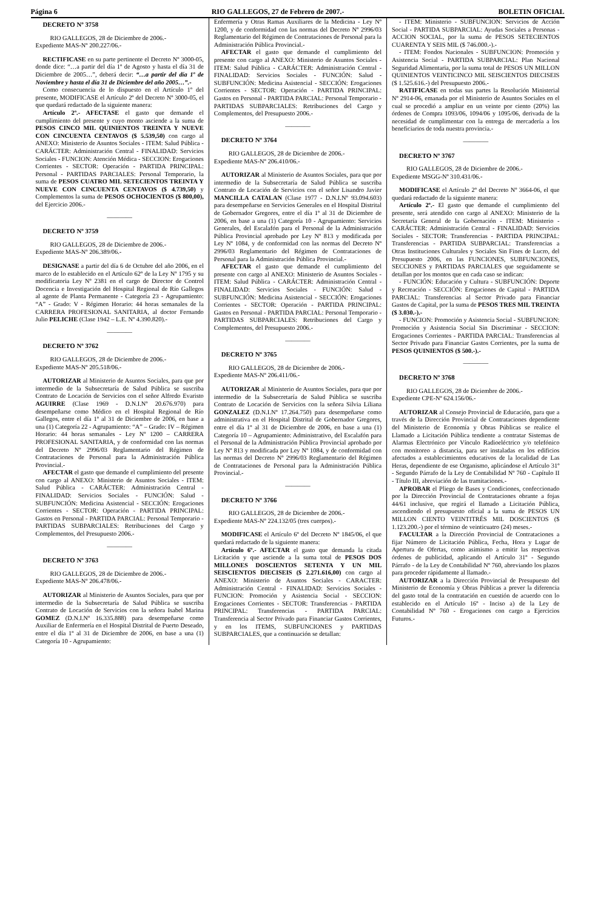Página 6 RIO GALLEGOS, 27 de Febrero de 2007.- BOLETIN OFICIAL
DECRETO Nº 3758
RIO GALLEGOS, 28 de Diciembre de 2006.-
Expediente MAS-Nº 200.227/06.-
RECTIFICASE en su parte pertinente el Decreto Nº 3000-05, donde dice: “…a partir del día 1º de Agosto y hasta el día 31 de Diciembre de 2005…”, deberá decir: “…a partir del día 1º de Noviembre y hasta el día 31 de Diciembre del año 2005…”.-
Como consecuencia de lo dispuesto en el Artículo 1º del presente, MODIFICASE el Artículo 2º del Decreto Nº 3000-05, el que quedará redactado de la siguiente manera:
Artículo 2º.- AFECTASE el gasto que demande el cumplimiento del presente y cuyo monto asciende a la suma de PESOS CINCO MIL QUINIENTOS TREINTA Y NUEVE CON CINCUENTA CENTAVOS ($ 5.539,50) con cargo al ANEXO: Ministerio de Asuntos Sociales - ITEM: Salud Pública - CARÁCTER: Administración Central - FINALIDAD: Servicios Sociales - FUNCION: Atención Médica - SECCION: Erogaciones Corrientes - SECTOR: Operación - PARTIDA PRINCIPAL: Personal - PARTIDAS PARCIALES: Personal Temporario, la suma de PESOS CUATRO MIL SETECIENTOS TREINTA Y NUEVE CON CINCUENTA CENTAVOS ($ 4.739,50) y Complementos la suma de PESOS OCHOCIENTOS ($ 800,00), del Ejercicio 2006.-
————
DECRETO Nº 3759
RIO GALLEGOS, 28 de Diciembre de 2006.-
Expediente MAS-Nº 206.389/06.-
DESIGNASE a partir del día 6 de Octubre del año 2006, en el marco de lo establecido en el Artículo 62º de la Ley Nº 1795 y su modificatoria Ley Nº 2381 en el cargo de Director de Control Docencia e Investigación del Hospital Regional de Río Gallegos al agente de Planta Permanente - Categoría 23 - Agrupamiento: “A” - Grado: V - Régimen Horario: 44 horas semanales de la CARRERA PROFESIONAL SANITARIA, al doctor Fernando Julio PELICHE (Clase 1942 – L.E. Nº 4.390.820).-
————
DECRETO Nº 3762
RIO GALLEGOS, 28 de Diciembre de 2006.-
Expediente MAS-Nº 205.518/06.-
AUTORIZAR al Ministerio de Asuntos Sociales, para que por intermedio de la Subsecretaría de Salud Pública se suscriba Contrato de Locación de Servicios con el señor Alfredo Evaristo AGUIRRE (Clase 1969 - D.N.I.Nº 20.676.970) para desempeñarse como Médico en el Hospital Regional de Río Gallegos, entre el día 1º al 31 de Diciembre de 2006, en base a una (1) Categoría 22 - Agrupamiento: “A” – Grado: IV – Régimen Horario: 44 horas semanales - Ley Nº 1200 – CARRERA PROFESIONAL SANITARIA, y de conformidad con las normas del Decreto Nº 2996/03 Reglamentario del Régimen de Contrataciones de Personal para la Administración Pública Provincial.-
AFECTAR el gasto que demande el cumplimiento del presente con cargo al ANEXO: Ministerio de Asuntos Sociales - ITEM: Salud Pública - CARÁCTER: Administración Central - FINALIDAD: Servicios Sociales - FUNCIÓN: Salud -SUBFUNCIÓN: Medicina Asistencial - SECCIÓN: Erogaciones Corrientes - SECTOR: Operación - PARTIDA PRINCIPAL: Gastos en Personal - PARTIDA PARCIAL: Personal Temporario - PARTIDAS SUBPARCIALES: Retribuciones del Cargo y Complementos, del Presupuesto 2006.-
————
DECRETO Nº 3763
RIO GALLEGOS, 28 de Diciembre de 2006.-
Expediente MAS-Nº 206.478/06.-
AUTORIZAR al Ministerio de Asuntos Sociales, para que por intermedio de la Subsecretaría de Salud Pública se suscriba Contrato de Locación de Servicios con la señora Isabel Marina GOMEZ (D.N.I.Nº 16.335.888) para desempeñarse como Auxiliar de Enfermería en el Hospital Distrital de Puerto Deseado, entre el día 1º al 31 de Diciembre de 2006, en base a una (1) Categoría 10 - Agrupamiento:
Enfermería y Otras Ramas Auxiliares de la Medicina - Ley Nº 1200, y de conformidad con las normas del Decreto Nº 2996/03 Reglamentario del Régimen de Contrataciones de Personal para la Administración Pública Provincial.-
AFECTAR el gasto que demande el cumplimiento del presente con cargo al ANEXO: Ministerio de Asuntos Sociales - ITEM: Salud Pública - CARÁCTER: Administración Central - FINALIDAD: Servicios Sociales - FUNCIÓN: Salud -SUBFUNCIÓN: Medicina Asistencial - SECCIÓN: Erogaciones Corrientes - SECTOR: Operación - PARTIDA PRINCIPAL: Gastos en Personal - PARTIDA PARCIAL: Personal Temporario - PARTIDAS SUBPARCIALES: Retribuciones del Cargo y Complementos, del Presupuesto 2006.-
————
DECRETO Nº 3764
RIO GALLEGOS, 28 de Diciembre de 2006.-
Expediente MAS-Nº 206.410/06.-
AUTORIZAR al Ministerio de Asuntos Sociales, para que por intermedio de la Subsecretaría de Salud Pública se suscriba Contrato de Locación de Servicios con el señor Lisandro Javier MANCILLA CATALAN (Clase 1977 - D.N.I.Nº 93.094.603) para desempeñarse en Servicios Generales en el Hospital Distrital de Gobernador Gregores, entre el día 1º al 31 de Diciembre de 2006, en base a una (1) Categoría 10 - Agrupamiento: Servicios Generales, del Escalafón para el Personal de la Administración Pública Provincial aprobado por Ley Nº 813 y modificada por Ley Nº 1084, y de conformidad con las normas del Decreto Nº 2996/03 Reglamentario del Régimen de Contrataciones de Personal para la Administración Pública Provincial.-
AFECTAR el gasto que demande el cumplimiento del presente con cargo al ANEXO: Ministerio de Asuntos Sociales - ITEM: Salud Pública - CARÁCTER: Administración Central - FINALIDAD: Servicios Sociales - FUNCIÓN: Salud -SUBFUNCIÓN: Medicina Asistencial - SECCIÓN: Erogaciones Corrientes - SECTOR: Operación - PARTIDA PRINCIPAL: Gastos en Personal - PARTIDA PARCIAL: Personal Temporario - PARTIDAS SUBPARCIALES: Retribuciones del Cargo y Complementos, del Presupuesto 2006.-
————
DECRETO Nº 3765
RIO GALLEGOS, 28 de Diciembre de 2006.-
Expediente MAS-Nº 206.411/06.-
AUTORIZAR al Ministerio de Asuntos Sociales, para que por intermedio de la Subsecretaría de Salud Pública se suscriba Contrato de Locación de Servicios con la señora Silvia Liliana GONZALEZ (D.N.I.Nº 17.264.750) para desempeñarse como administrativa en el Hospital Distrital de Gobernador Gregores, entre el día 1º al 31 de Diciembre de 2006, en base a una (1) Categoría 10 – Agrupamiento: Administrativo, del Escalafón para el Personal de la Administración Pública Provincial aprobado por Ley Nº 813 y modificada por Ley Nº 1084, y de conformidad con las normas del Decreto Nº 2996/03 Reglamentario del Régimen de Contrataciones de Personal para la Administración Pública Provincial.-
————
DECRETO Nº 3766
RIO GALLEGOS, 28 de Diciembre de 2006.-
Expediente MAS-Nº 224.132/05 (tres cuerpos).-
MODIFICASE el Artículo 6º del Decreto Nº 1845/06, el que quedará redactado de la siguiente manera:
Artículo 6º.- AFECTAR el gasto que demanda la citada Licitación y que asciende a la suma total de PESOS DOS MILLONES DOSCIENTOS SETENTA Y UN MIL SEISCIENTOS DIECISEIS ($ 2.271.616,00) con cargo al ANEXO: Ministerio de Asuntos Sociales - CARACTER: Administración Central - FINALIDAD: Servicios Sociales - FUNCION: Promoción y Asistencia Social - SECCION: Erogaciones Corrientes - SECTOR: Transferencias - PARTIDA PRINCIPAL: Transferencias - PARTIDA PARCIAL: Transferencia al Sector Privado para Financiar Gastos Corrientes, y en los ITEMS, SUBFUNCIONES y PARTIDAS SUBPARCIALES, que a continuación se detallan:
- ITEM: Ministerio - SUBFUNCION: Servicios de Acción Social - PARTIDA SUBPARCIAL: Ayudas Sociales a Personas - ACCION SOCIAL, por la suma de PESOS SETECIENTOS CUARENTA Y SEIS MIL ($ 746.000.-).-
- ITEM: Fondos Nacionales - SUBFUNCION: Promoción y Asistencia Social - PARTIDA SUBPARCIAL: Plan Nacional Seguridad Alimentaria, por la suma total de PESOS UN MILLON QUINIENTOS VEINTICINCO MIL SEISCIENTOS DIECISEIS ($ 1.525.616.-) del Presupuesto 2006.-
RATIFICASE en todas sus partes la Resolución Ministerial Nº 2914-06, emanada por el Ministerio de Asuntos Sociales en el cual se procedió a ampliar en un veinte por ciento (20%) las órdenes de Compra 1093/06, 1094/06 y 1095/06, derivada de la necesidad de cumplimentar con la entrega de mercadería a los beneficiarios de toda nuestra provincia.-
————
DECRETO Nº 3767
RIO GALLEGOS, 28 de Diciembre de 2006.-
Expediente MSGG-Nº 310.431/06.-
MODIFICASE el Artículo 2º del Decreto Nº 3664-06, el que quedará redactado de la siguiente manera:
Artículo 2º.- El gasto que demande el cumplimiento del presente, será atendido con cargo al ANEXO: Ministerio de la Secretaría General de la Gobernación - ITEM: Ministerio - CARÁCTER: Administración Central - FINALIDAD: Servicios Sociales - SECTOR: Transferencias - PARTIDA PRINCIPAL: Transferencias - PARTIDA SUBPARCIAL: Transferencias a Otras Instituciones Culturales y Sociales Sin Fines de Lucro, del Presupuesto 2006, en las FUNCIONES, SUBFUNCIONES, SECCIONES y PARTIDAS PARCIALES que seguidamente se detallan por los montos que en cada caso se indican:
- FUNCIÓN: Educación y Cultura - SUBFUNCIÓN: Deporte y Recreación - SECCIÓN: Erogaciones de Capital - PARTIDA PARCIAL: Transferencias al Sector Privado para Financiar Gastos de Capital, por la suma de PESOS TRES MIL TREINTA ($ 3.030.-).-
- FUNCION: Promoción y Asistencia Social - SUBFUNCION: Promoción y Asistencia Social Sin Discriminar - SECCION: Erogaciones Corrientes - PARTIDA PARCIAL: Transferencias al Sector Privado para Financiar Gastos Corrientes, por la suma de PESOS QUINIENTOS ($ 500.-).-
————
DECRETO Nº 3768
RIO GALLEGOS, 28 de Diciembre de 2006.-
Expediente CPE-Nº 624.156/06.-
AUTORIZAR al Consejo Provincial de Educación, para que a través de la Dirección Provincial de Contrataciones dependiente del Ministerio de Economía y Obras Públicas se realice el Llamado a Licitación Pública tendiente a contratar Sistemas de Alarmas Electrónico por Vínculo Radioeléctrico y/o telefónico con monitoreo a distancia, para ser instaladas en los edificios afectados a establecimientos educativos de la localidad de Las Heras, dependiente de ese Organismo, aplicándose el Artículo 31º - Segundo Párrafo de la Ley de Contabilidad Nº 760 - Capítulo II - Título III, abreviación de las tramitaciones.-
APROBAR el Pliego de Bases y Condiciones, confeccionado por la Dirección Provincial de Contrataciones obrante a fojas 44/61 inclusive, que regirá el llamado a Licitación Pública, ascendiendo el presupuesto oficial a la suma de PESOS UN MILLON CIENTO VEINTITRÉS MIL DOSCIENTOS ($ 1.123.200.-) por el término de veinticuatro (24) meses.-
FACULTAR a la Dirección Provincial de Contrataciones a fijar Número de Licitación Pública, Fecha, Hora y Lugar de Apertura de Ofertas, como asimismo a emitir las respectivas órdenes de publicidad, aplicando el Artículo 31º - Segundo Párrafo - de la Ley de Contabilidad Nº 760, abreviando los plazos para proceder rápidamente al llamado.-
AUTORIZAR a la Dirección Provincial de Presupuesto del Ministerio de Economía y Obras Públicas a prever la diferencia del gasto total de la contratación en cuestión de acuerdo con lo establecido en el Artículo 16º - Inciso a) de la Ley de Contabilidad Nº 760 - Erogaciones con cargo a Ejercicios Futuros.-